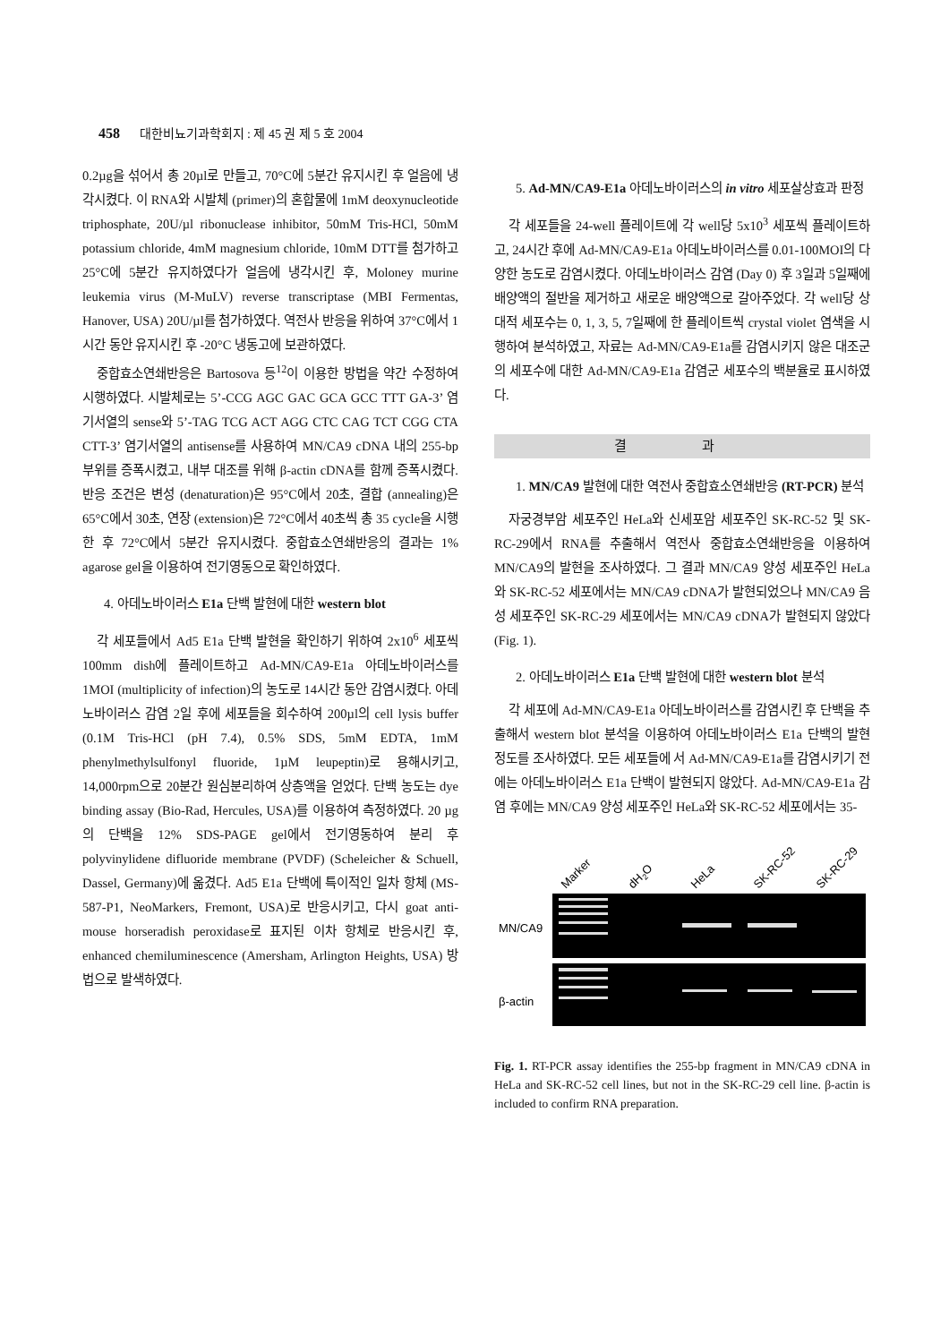458 대한비뇨기과학회지 : 제 45 권 제 5 호 2004
0.2µg을 섞어서 총 20µl로 만들고, 70°C에 5분간 유지시킨 후 얼음에 냉각시켰다. 이 RNA와 시발체 (primer)의 혼합물에 1mM deoxynucleotide triphosphate, 20U/µl ribonuclease inhibitor, 50mM Tris-HCl, 50mM potassium chloride, 4mM magnesium chloride, 10mM DTT를 첨가하고 25°C에 5분간 유지하였다가 얼음에 냉각시킨 후, Moloney murine leukemia virus (M-MuLV) reverse transcriptase (MBI Fermentas, Hanover, USA) 20U/µl를 첨가하였다. 역전사 반응을 위하여 37°C에서 1시간 동안 유지시킨 후 -20°C 냉동고에 보관하였다.
중합효소연쇄반응은 Bartosova 등<sup>12</sup>이 이용한 방법을 약간 수정하여 시행하였다. 시발체로는 5’-CCG AGC GAC GCA GCC TTT GA-3’ 염기서열의 sense와 5’-TAG TCG ACT AGG CTC CAG TCT CGG CTA CTT-3’ 염기서열의 antisense를 사용하여 MN/CA9 cDNA 내의 255-bp 부위를 증폭시켰고, 내부 대조를 위해 β-actin cDNA를 함께 증폭시켰다. 반응 조건은 변성 (denaturation)은 95°C에서 20초, 결합 (annealing)은 65°C에서 30초, 연장 (extension)은 72°C에서 40초씩 총 35 cycle을 시행한 후 72°C에서 5분간 유지시켰다. 중합효소연쇄반응의 결과는 1% agarose gel을 이용하여 전기영동으로 확인하였다.
4. 아데노바이러스 E1a 단백 발현에 대한 western blot
각 세포들에서 Ad5 E1a 단백 발현을 확인하기 위하여 2x10<sup>6</sup> 세포씩 100mm dish에 플레이트하고 Ad-MN/CA9-E1a 아데노바이러스를 1MOI (multiplicity of infection)의 농도로 14시간 동안 감염시켰다. 아데노바이러스 감염 2일 후에 세포들을 회수하여 200µl의 cell lysis buffer (0.1M Tris-HCl (pH 7.4), 0.5% SDS, 5mM EDTA, 1mM phenylmethylsulfonyl fluoride, 1µM leupeptin)로 용해시키고, 14,000rpm으로 20분간 원심분리하여 상층액을 얻었다. 단백 농도는 dye binding assay (Bio-Rad, Hercules, USA)를 이용하여 측정하였다. 20 µg의 단백을 12% SDS-PAGE gel에서 전기영동하여 분리 후 polyvinylidene difluoride membrane (PVDF) (Scheleicher & Schuell, Dassel, Germany)에 옮겼다. Ad5 E1a 단백에 특이적인 일차 항체 (MS-587-P1, NeoMarkers, Fremont, USA)로 반응시키고, 다시 goat anti-mouse horseradish peroxidase로 표지된 이차 항체로 반응시킨 후, enhanced chemiluminescence (Amersham, Arlington Heights, USA) 방법으로 발색하였다.
5. Ad-MN/CA9-E1a 아데노바이러스의 in vitro 세포살상효과 판정
각 세포들을 24-well 플레이트에 각 well당 5x10<sup>3</sup> 세포씩 플레이트하고, 24시간 후에 Ad-MN/CA9-E1a 아데노바이러스를 0.01-100MOI의 다양한 농도로 감염시켰다. 아데노바이러스 감염 (Day 0) 후 3일과 5일째에 배양액의 절반을 제거하고 새로운 배양액으로 갈아주었다. 각 well당 상대적 세포수는 0, 1, 3, 5, 7일째에 한 플레이트씩 crystal violet 염색을 시행하여 분석하였고, 자료는 Ad-MN/CA9-E1a를 감염시키지 않은 대조군의 세포수에 대한 Ad-MN/CA9-E1a 감염군 세포수의 백분율로 표시하였다.
결 과
1. MN/CA9 발현에 대한 역전사 중합효소연쇄반응 (RT-PCR) 분석
자궁경부암 세포주인 HeLa와 신세포암 세포주인 SK-RC-52 및 SK-RC-29에서 RNA를 추출해서 역전사 중합효소연쇄반응을 이용하여 MN/CA9의 발현을 조사하였다. 그 결과 MN/CA9 양성 세포주인 HeLa와 SK-RC-52 세포에서는 MN/CA9 cDNA가 발현되었으나 MN/CA9 음성 세포주인 SK-RC-29 세포에서는 MN/CA9 cDNA가 발현되지 않았다 (Fig. 1).
2. 아데노바이러스 E1a 단백 발현에 대한 western blot 분석
각 세포에 Ad-MN/CA9-E1a 아데노바이러스를 감염시킨 후 단백을 추출해서 western blot 분석을 이용하여 아데노바이러스 E1a 단백의 발현 정도를 조사하였다. 모든 세포들에 서 Ad-MN/CA9-E1a를 감염시키기 전에는 아데노바이러스 E1a 단백이 발현되지 않았다. Ad-MN/CA9-E1a 감염 후에는 MN/CA9 양성 세포주인 HeLa와 SK-RC-52 세포에서는 35-
Marker
dH2O
HeLa
SK-RC-52
SK-RC-29
MN/CA9
β-actin
Fig. 1. RT-PCR assay identifies the 255-bp fragment in MN/CA9 cDNA in HeLa and SK-RC-52 cell lines, but not in the SK-RC-29 cell line. β-actin is included to confirm RNA preparation.